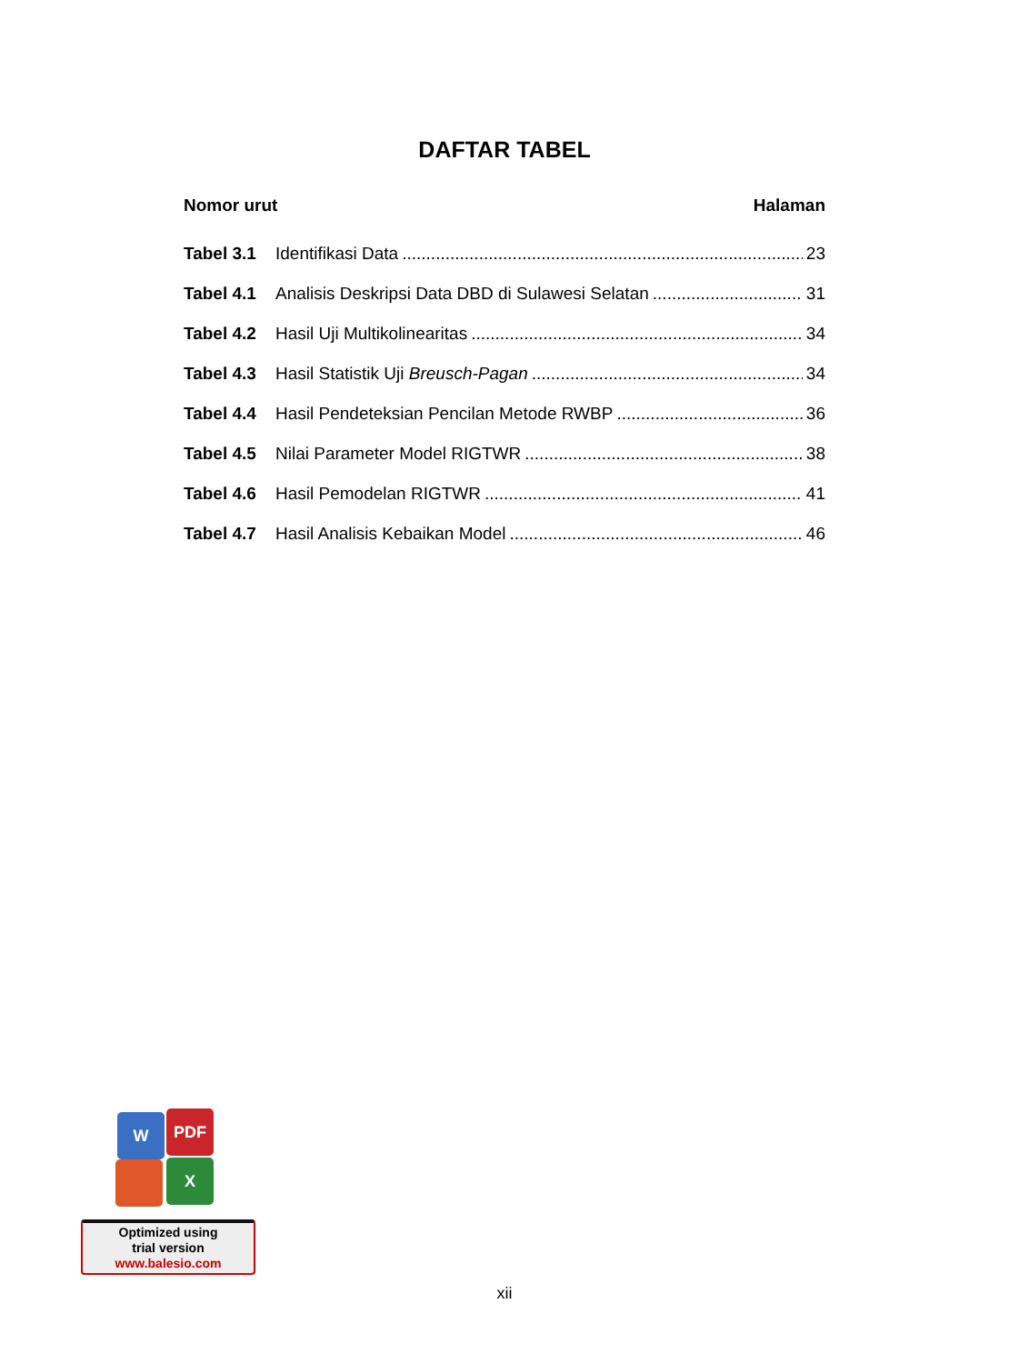DAFTAR TABEL
Nomor urut Halaman
Tabel 3.1 Identifikasi Data 23
Tabel 4.1 Analisis Deskripsi Data DBD di Sulawesi Selatan 31
Tabel 4.2 Hasil Uji Multikolinearitas 34
Tabel 4.3 Hasil Statistik Uji Breusch-Pagan 34
Tabel 4.4 Hasil Pendeteksian Pencilan Metode RWBP 36
Tabel 4.5 Nilai Parameter Model RIGTWR 38
Tabel 4.6 Hasil Pemodelan RIGTWR 41
Tabel 4.7 Hasil Analisis Kebaikan Model 46
W PDF
X
Optimized using
trial version
www.balesio.com
xii